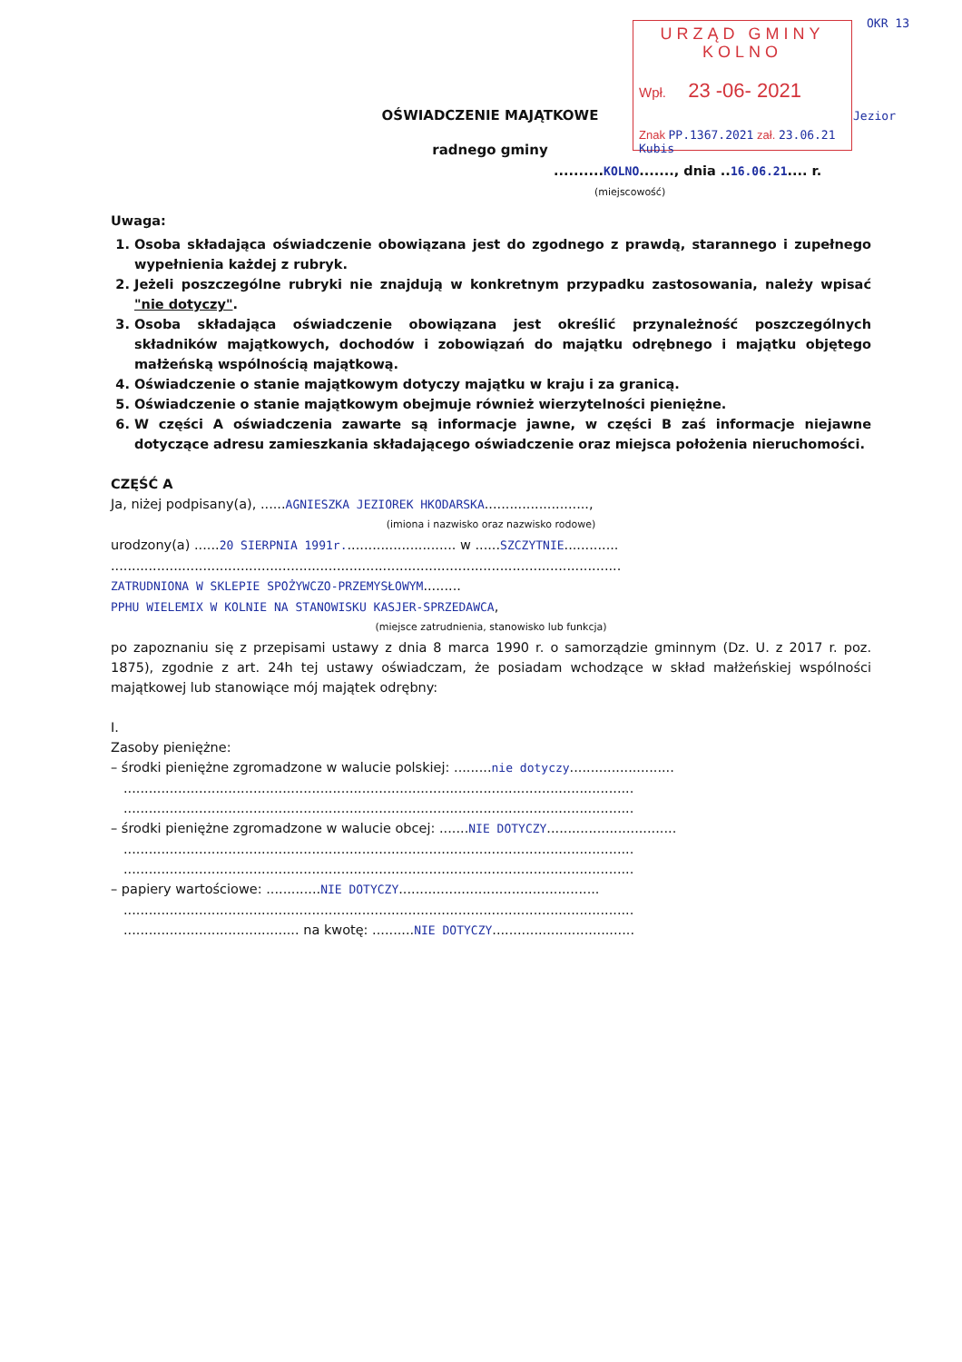URZĄD GMINY
KOLNO
Wpł. 23 -06- 2021
Znak PP.1367.2021 zał. 23.06.21 Kubis
OKR 13
Jezior
OŚWIADCZENIE MAJĄTKOWE
radnego gminy
..........KOLNO......., dnia ..16.06.21.... r.
(miejscowość)
Uwaga:
1. Osoba składająca oświadczenie obowiązana jest do zgodnego z prawdą, starannego i zupełnego wypełnienia każdej z rubryk.
2. Jeżeli poszczególne rubryki nie znajdują w konkretnym przypadku zastosowania, należy wpisać "nie dotyczy".
3. Osoba składająca oświadczenie obowiązana jest określić przynależność poszczególnych składników majątkowych, dochodów i zobowiązań do majątku odrębnego i majątku objętego małżeńską wspólnością majątkową.
4. Oświadczenie o stanie majątkowym dotyczy majątku w kraju i za granicą.
5. Oświadczenie o stanie majątkowym obejmuje również wierzytelności pieniężne.
6. W części A oświadczenia zawarte są informacje jawne, w części B zaś informacje niejawne dotyczące adresu zamieszkania składającego oświadczenie oraz miejsca położenia nieruchomości.
CZĘŚĆ A
Ja, niżej podpisany(a), ......AGNIESZKA JEZIOREK HKODARSKA.........................,
(imiona i nazwisko oraz nazwisko rodowe)
urodzony(a) ......20 SIERPNIA 1991r........................... w ......SZCZYTNIE.............
..........................................................................................................................
ZATRUDNIONA W SKLEPIE SPOŻYWCZO-PRZEMYSŁOWYM.........
PPHU WIELEMIX W KOLNIE NA STANOWISKU KASJER-SPRZEDAWCA,
(miejsce zatrudnienia, stanowisko lub funkcja)
po zapoznaniu się z przepisami ustawy z dnia 8 marca 1990 r. o samorządzie gminnym (Dz. U. z 2017 r. poz. 1875), zgodnie z art. 24h tej ustawy oświadczam, że posiadam wchodzące w skład małżeńskiej wspólności majątkowej lub stanowiące mój majątek odrębny:
I.
Zasoby pieniężne:
– środki pieniężne zgromadzone w walucie polskiej: .........nie dotyczy.........................
..........................................................................................................................
..........................................................................................................................
– środki pieniężne zgromadzone w walucie obcej: .......NIE DOTYCZY...............................
..........................................................................................................................
..........................................................................................................................
– papiery wartościowe: .............NIE DOTYCZY................................................
..........................................................................................................................
.......................................... na kwotę: ..........NIE DOTYCZY..................................